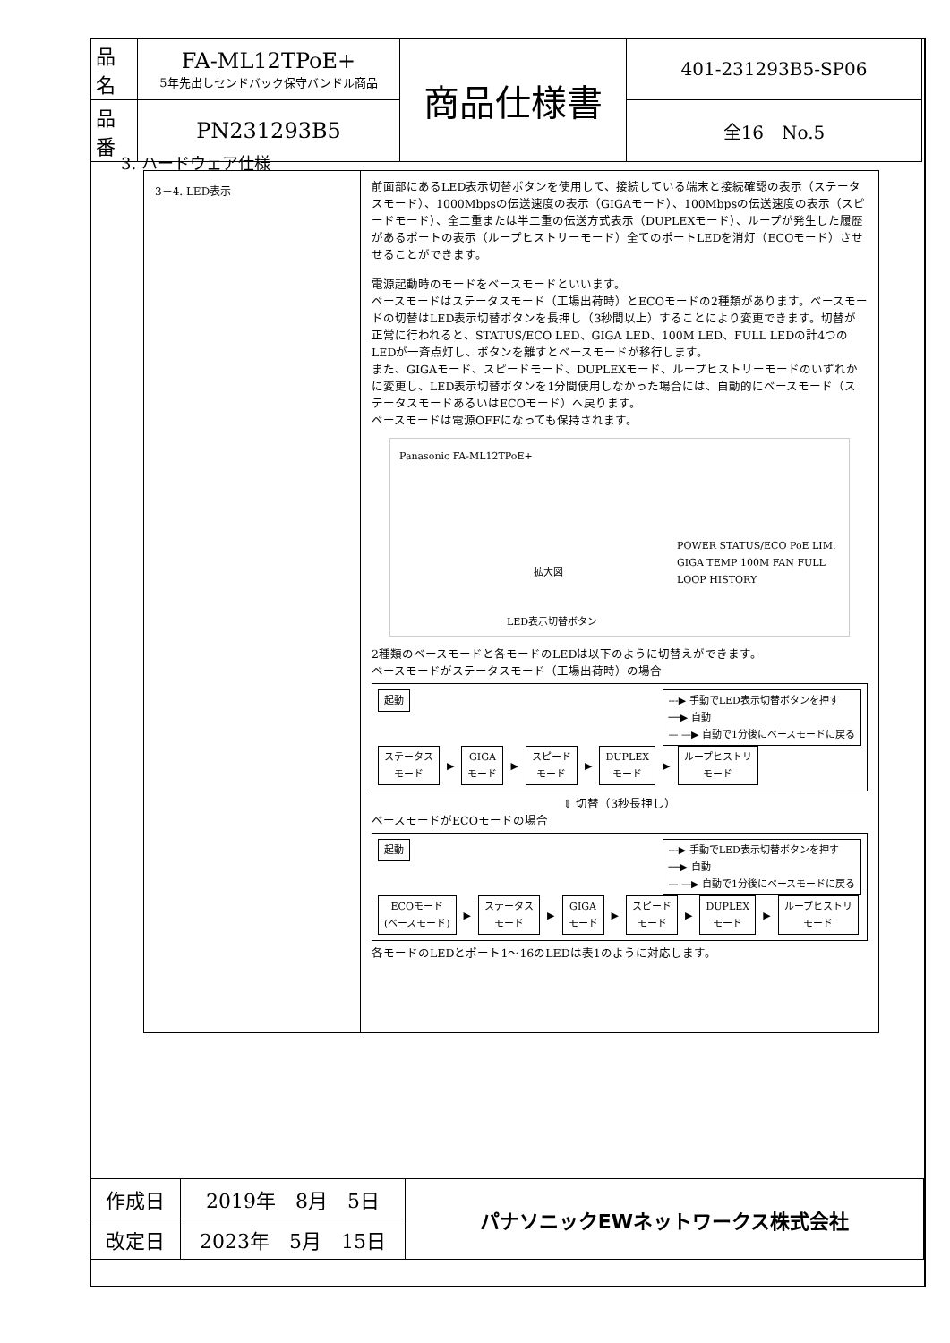| 品名 | FA-ML12TPoE+ 5年先出しセンドバック保守バンドル商品 | 商品仕様書 | 401-231293B5-SP06 |
| 品番 | PN231293B5 | | 全16 No.5 |
3. ハードウェア仕様
3－4. LED表示
前面部にあるLED表示切替ボタンを使用して、接続している端末と接続確認の表示（ステータスモード）、1000Mbpsの伝送速度の表示（GIGAモード）、100Mbpsの伝送速度の表示（スピードモード）、全二重または半二重の伝送方式表示（DUPLEXモード）、ループが発生した履歴があるポートの表示（ループヒストリーモード）全てのポートLEDを消灯（ECOモード）させせることができます。
電源起動時のモードをベースモードといいます。
ベースモードはステータスモード（工場出荷時）とECOモードの2種類があります。ベースモードの切替はLED表示切替ボタンを長押し（3秒間以上）することにより変更できます。切替が正常に行われると、STATUS/ECO LED、GIGA LED、100M LED、FULL LEDの計4つのLEDが一斉点灯し、ボタンを離すとベースモードが移行します。
また、GIGAモード、スピードモード、DUPLEXモード、ループヒストリーモードのいずれかに変更し、LED表示切替ボタンを1分間使用しなかった場合には、自動的にベースモード（ステータスモードあるいはECOモード）へ戻ります。
ベースモードは電源OFFになっても保持されます。
Panasonic FA-ML12TPoE+
拡大図
LED表示切替ボタン
POWER STATUS/ECO PoE LIM. GIGA TEMP 100M FAN FULL LOOP HISTORY
2種類のベースモードと各モードのLEDは以下のように切替えができます。
ベースモードがステータスモード（工場出荷時）の場合
---▶ 手動でLED表示切替ボタンを押す
──▶ 自動
— —▶ 自動で1分後にベースモードに戻る
起動
ステータス
モード ▶ GIGA
モード ▶ スピード
モード ▶ DUPLEX
モード ▶ ループヒストリ
モード
⇕ 切替（3秒長押し）
ベースモードがECOモードの場合
---▶ 手動でLED表示切替ボタンを押す
──▶ 自動
— —▶ 自動で1分後にベースモードに戻る
起動
ECOモード
(ベースモード) ▶ ステータス
モード ▶ GIGA
モード ▶ スピード
モード ▶ DUPLEX
モード ▶ ループヒストリ
モード
各モードのLEDとポート1～16のLEDは表1のように対応します。
| 作成日 | 2019年 8月 5日 | パナソニックEWネットワークス株式会社 |
| 改定日 | 2023年 5月 15日 | |